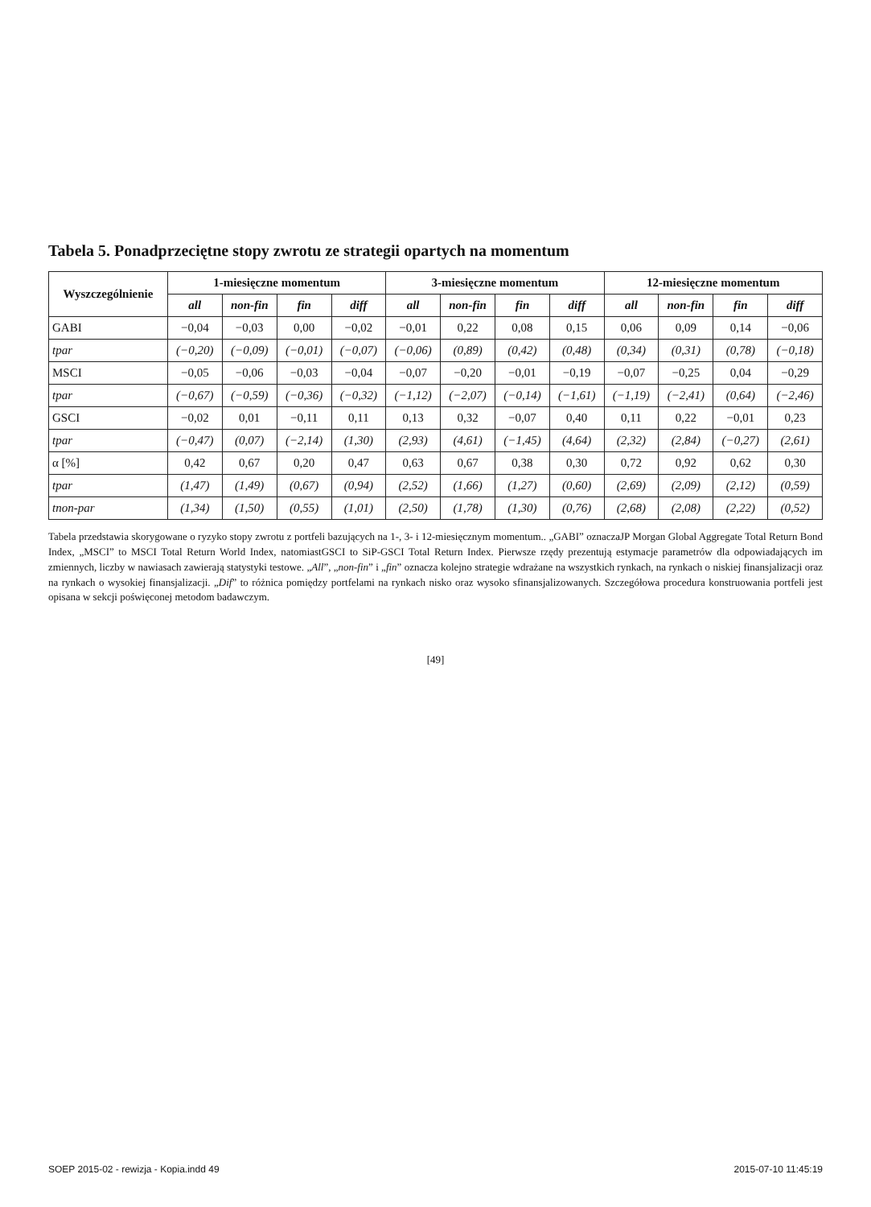Tabela 5. Ponadprzeciętne stopy zwrotu ze strategii opartych na momentum
| Wyszczególnienie | 1-miesięczne momentum | | | | 3-miesięczne momentum | | | | 12-miesięczne momentum | | | |
| --- | --- | --- | --- | --- | --- | --- | --- | --- | --- | --- | --- | --- |
| | all | non-fin | fin | diff | all | non-fin | fin | diff | all | non-fin | fin | diff |
| GABI | −0,04 | −0,03 | 0,00 | −0,02 | −0,01 | 0,22 | 0,08 | 0,15 | 0,06 | 0,09 | 0,14 | −0,06 |
| tpar | (−0,20) | (−0,09) | (−0,01) | (−0,07) | (−0,06) | (0,89) | (0,42) | (0,48) | (0,34) | (0,31) | (0,78) | (−0,18) |
| MSCI | −0,05 | −0,06 | −0,03 | −0,04 | −0,07 | −0,20 | −0,01 | −0,19 | −0,07 | −0,25 | 0,04 | −0,29 |
| tpar | (−0,67) | (−0,59) | (−0,36) | (−0,32) | (−1,12) | (−2,07) | (−0,14) | (−1,61) | (−1,19) | (−2,41) | (0,64) | (−2,46) |
| GSCI | −0,02 | 0,01 | −0,11 | 0,11 | 0,13 | 0,32 | −0,07 | 0,40 | 0,11 | 0,22 | −0,01 | 0,23 |
| tpar | (−0,47) | (0,07) | (−2,14) | (1,30) | (2,93) | (4,61) | (−1,45) | (4,64) | (2,32) | (2,84) | (−0,27) | (2,61) |
| α [%] | 0,42 | 0,67 | 0,20 | 0,47 | 0,63 | 0,67 | 0,38 | 0,30 | 0,72 | 0,92 | 0,62 | 0,30 |
| tpar | (1,47) | (1,49) | (0,67) | (0,94) | (2,52) | (1,66) | (1,27) | (0,60) | (2,69) | (2,09) | (2,12) | (0,59) |
| tnon-par | (1,34) | (1,50) | (0,55) | (1,01) | (2,50) | (1,78) | (1,30) | (0,76) | (2,68) | (2,08) | (2,22) | (0,52) |
Tabela przedstawia skorygowane o ryzyko stopy zwrotu z portfeli bazujących na 1-, 3- i 12-miesięcznym momentum.. „GABI” oznaczaJP Morgan Global Aggregate Total Return Bond Index, „MSCI” to MSCI Total Return World Index, natomiastGSCI to SiP-GSCI Total Return Index. Pierwsze rzędy prezentują estymacje parametrów dla odpowiadających im zmiennych, liczby w nawiasach zawierają statystyki testowe. „All”, „non-fin” i „fin” oznacza kolejno strategie wdrażane na wszystkich rynkach, na rynkach o niskiej finansjalizacji oraz na rynkach o wysokiej finansjalizacji. „Dif” to różnica pomiędzy portfelami na rynkach nisko oraz wysoko sfinansjalizowanych. Szczegółowa procedura konstruowania portfeli jest opisana w sekcji poświęconej metodom badawczym.
[49]
SOEP 2015-02 - rewizja - Kopia.indd 49 2015-07-10 11:45:19